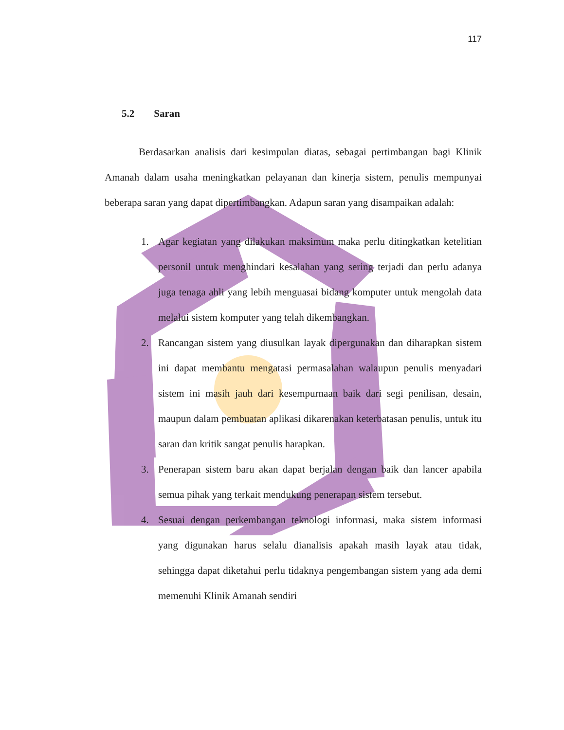117
5.2 Saran
Berdasarkan analisis dari kesimpulan diatas, sebagai pertimbangan bagi Klinik Amanah dalam usaha meningkatkan pelayanan dan kinerja sistem, penulis mempunyai beberapa saran yang dapat dipertimbangkan. Adapun saran yang disampaikan adalah:
1. Agar kegiatan yang dilakukan maksimum maka perlu ditingkatkan ketelitian personil untuk menghindari kesalahan yang sering terjadi dan perlu adanya juga tenaga ahli yang lebih menguasai bidang komputer untuk mengolah data melalui sistem komputer yang telah dikembangkan.
2. Rancangan sistem yang diusulkan layak dipergunakan dan diharapkan sistem ini dapat membantu mengatasi permasalahan walaupun penulis menyadari sistem ini masih jauh dari kesempurnaan baik dari segi penilisan, desain, maupun dalam pembuatan aplikasi dikarenakan keterbatasan penulis, untuk itu saran dan kritik sangat penulis harapkan.
3. Penerapan sistem baru akan dapat berjalan dengan baik dan lancer apabila semua pihak yang terkait mendukung penerapan sistem tersebut.
4. Sesuai dengan perkembangan teknologi informasi, maka sistem informasi yang digunakan harus selalu dianalisis apakah masih layak atau tidak, sehingga dapat diketahui perlu tidaknya pengembangan sistem yang ada demi memenuhi Klinik Amanah sendiri